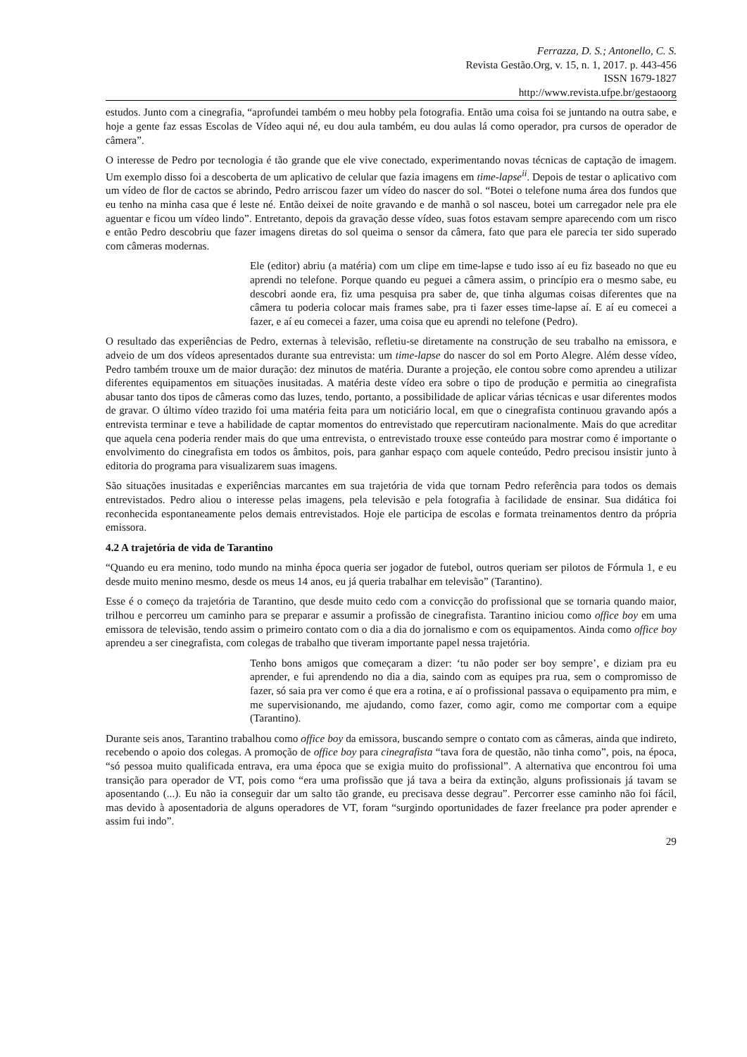Ferrazza, D. S.; Antonello, C. S.
Revista Gestão.Org, v. 15, n. 1, 2017. p. 443-456
ISSN 1679-1827
http://www.revista.ufpe.br/gestaoorg
estudos. Junto com a cinegrafia, “aprofundei também o meu hobby pela fotografia. Então uma coisa foi se juntando na outra sabe, e hoje a gente faz essas Escolas de Vídeo aqui né, eu dou aula também, eu dou aulas lá como operador, pra cursos de operador de câmera”.
O interesse de Pedro por tecnologia é tão grande que ele vive conectado, experimentando novas técnicas de captação de imagem. Um exemplo disso foi a descoberta de um aplicativo de celular que fazia imagens em time-lapse<sup>ii</sup>. Depois de testar o aplicativo com um vídeo de flor de cactos se abrindo, Pedro arriscou fazer um vídeo do nascer do sol. “Botei o telefone numa área dos fundos que eu tenho na minha casa que é leste né. Então deixei de noite gravando e de manhã o sol nasceu, botei um carregador nele pra ele aguentar e ficou um vídeo lindo”. Entretanto, depois da gravação desse vídeo, suas fotos estavam sempre aparecendo com um risco e então Pedro descobriu que fazer imagens diretas do sol queima o sensor da câmera, fato que para ele parecia ter sido superado com câmeras modernas.
Ele (editor) abriu (a matéria) com um clipe em time-lapse e tudo isso aí eu fiz baseado no que eu aprendi no telefone. Porque quando eu peguei a câmera assim, o princípio era o mesmo sabe, eu descobri aonde era, fiz uma pesquisa pra saber de, que tinha algumas coisas diferentes que na câmera tu poderia colocar mais frames sabe, pra ti fazer esses time-lapse aí. E aí eu comecei a fazer, e aí eu comecei a fazer, uma coisa que eu aprendi no telefone (Pedro).
O resultado das experiências de Pedro, externas à televisão, refletiu-se diretamente na construção de seu trabalho na emissora, e adveio de um dos vídeos apresentados durante sua entrevista: um time-lapse do nascer do sol em Porto Alegre. Além desse vídeo, Pedro também trouxe um de maior duração: dez minutos de matéria. Durante a projeção, ele contou sobre como aprendeu a utilizar diferentes equipamentos em situações inusitadas. A matéria deste vídeo era sobre o tipo de produção e permitia ao cinegrafista abusar tanto dos tipos de câmeras como das luzes, tendo, portanto, a possibilidade de aplicar várias técnicas e usar diferentes modos de gravar. O último vídeo trazido foi uma matéria feita para um noticiário local, em que o cinegrafista continuou gravando após a entrevista terminar e teve a habilidade de captar momentos do entrevistado que repercutiram nacionalmente. Mais do que acreditar que aquela cena poderia render mais do que uma entrevista, o entrevistado trouxe esse conteúdo para mostrar como é importante o envolvimento do cinegrafista em todos os âmbitos, pois, para ganhar espaço com aquele conteúdo, Pedro precisou insistir junto à editoria do programa para visualizarem suas imagens.
São situações inusitadas e experiências marcantes em sua trajetória de vida que tornam Pedro referência para todos os demais entrevistados. Pedro aliou o interesse pelas imagens, pela televisão e pela fotografia à facilidade de ensinar. Sua didática foi reconhecida espontaneamente pelos demais entrevistados. Hoje ele participa de escolas e formata treinamentos dentro da própria emissora.
4.2 A trajetória de vida de Tarantino
“Quando eu era menino, todo mundo na minha época queria ser jogador de futebol, outros queriam ser pilotos de Fórmula 1, e eu desde muito menino mesmo, desde os meus 14 anos, eu já queria trabalhar em televisão” (Tarantino).
Esse é o começo da trajetória de Tarantino, que desde muito cedo com a convicção do profissional que se tornaria quando maior, trilhou e percorreu um caminho para se preparar e assumir a profissão de cinegrafista. Tarantino iniciou como office boy em uma emissora de televisão, tendo assim o primeiro contato com o dia a dia do jornalismo e com os equipamentos. Ainda como office boy aprendeu a ser cinegrafista, com colegas de trabalho que tiveram importante papel nessa trajetória.
Tenho bons amigos que começaram a dizer: ‘tu não poder ser boy sempre’, e diziam pra eu aprender, e fui aprendendo no dia a dia, saindo com as equipes pra rua, sem o compromisso de fazer, só saia pra ver como é que era a rotina, e aí o profissional passava o equipamento pra mim, e me supervisionando, me ajudando, como fazer, como agir, como me comportar com a equipe (Tarantino).
Durante seis anos, Tarantino trabalhou como office boy da emissora, buscando sempre o contato com as câmeras, ainda que indireto, recebendo o apoio dos colegas. A promoção de office boy para cinegrafista “tava fora de questão, não tinha como”, pois, na época, “só pessoa muito qualificada entrava, era uma época que se exigia muito do profissional”. A alternativa que encontrou foi uma transição para operador de VT, pois como “era uma profissão que já tava a beira da extinção, alguns profissionais já tavam se aposentando (...). Eu não ia conseguir dar um salto tão grande, eu precisava desse degrau”. Percorrer esse caminho não foi fácil, mas devido à aposentadoria de alguns operadores de VT, foram “surgindo oportunidades de fazer freelance pra poder aprender e assim fui indo”.
29